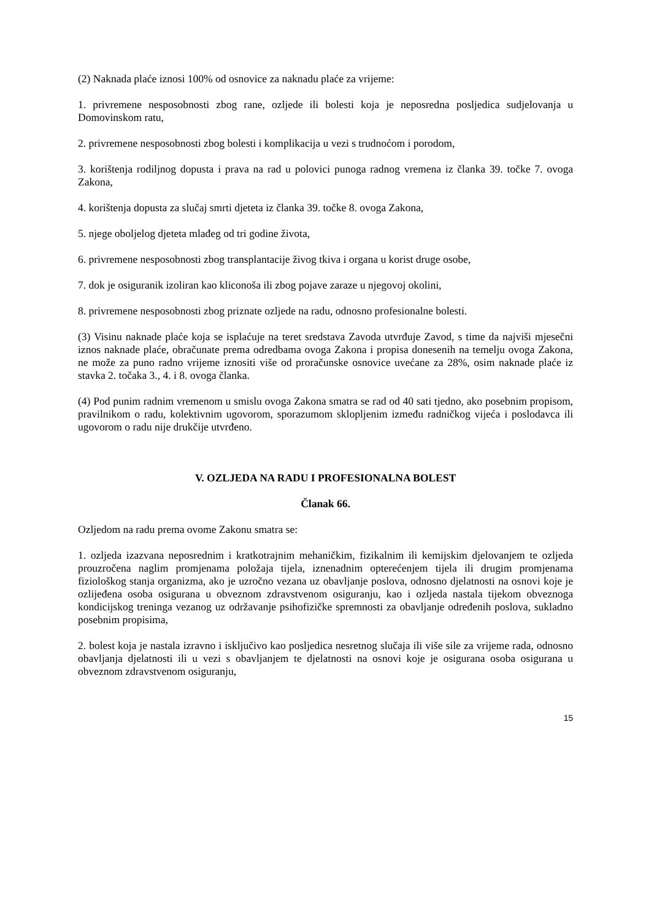(2) Naknada plaće iznosi 100% od osnovice za naknadu plaće za vrijeme:
1. privremene nesposobnosti zbog rane, ozljede ili bolesti koja je neposredna posljedica sudjelovanja u Domovinskom ratu,
2. privremene nesposobnosti zbog bolesti i komplikacija u vezi s trudnoćom i porodom,
3. korištenja rodiljnog dopusta i prava na rad u polovici punoga radnog vremena iz članka 39. točke 7. ovoga Zakona,
4. korištenja dopusta za slučaj smrti djeteta iz članka 39. točke 8. ovoga Zakona,
5. njege oboljelog djeteta mlađeg od tri godine života,
6. privremene nesposobnosti zbog transplantacije živog tkiva i organa u korist druge osobe,
7. dok je osiguranik izoliran kao kliconoša ili zbog pojave zaraze u njegovoj okolini,
8. privremene nesposobnosti zbog priznate ozljede na radu, odnosno profesionalne bolesti.
(3) Visinu naknade plaće koja se isplaćuje na teret sredstava Zavoda utvrđuje Zavod, s time da najviši mjesečni iznos naknade plaće, obračunate prema odredbama ovoga Zakona i propisa donesenih na temelju ovoga Zakona, ne može za puno radno vrijeme iznositi više od proračunske osnovice uvećane za 28%, osim naknade plaće iz stavka 2. točaka 3., 4. i 8. ovoga članka.
(4) Pod punim radnim vremenom u smislu ovoga Zakona smatra se rad od 40 sati tjedno, ako posebnim propisom, pravilnikom o radu, kolektivnim ugovorom, sporazumom sklopljenim između radničkog vijeća i poslodavca ili ugovorom o radu nije drukčije utvrđeno.
V. OZLJEDA NA RADU I PROFESIONALNA BOLEST
Članak 66.
Ozljedom na radu prema ovome Zakonu smatra se:
1. ozljeda izazvana neposrednim i kratkotrajnim mehaničkim, fizikalnim ili kemijskim djelovanjem te ozljeda prouzročena naglim promjenama položaja tijela, iznenadnim opterećenjem tijela ili drugim promjenama fiziološkog stanja organizma, ako je uzročno vezana uz obavljanje poslova, odnosno djelatnosti na osnovi koje je ozlijeđena osoba osigurana u obveznom zdravstvenom osiguranju, kao i ozljeda nastala tijekom obveznoga kondicijskog treninga vezanog uz održavanje psihofizičke spremnosti za obavljanje određenih poslova, sukladno posebnim propisima,
2. bolest koja je nastala izravno i isključivo kao posljedica nesretnog slučaja ili više sile za vrijeme rada, odnosno obavljanja djelatnosti ili u vezi s obavljanjem te djelatnosti na osnovi koje je osigurana osoba osigurana u obveznom zdravstvenom osiguranju,
15